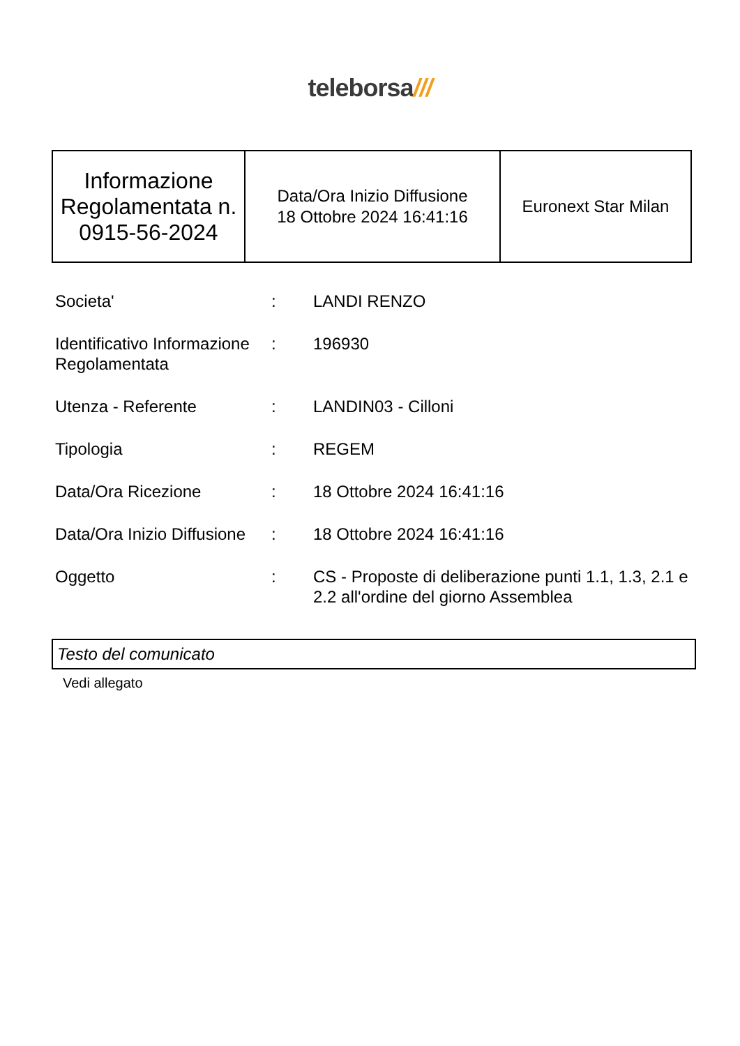teleborsa///
| Informazione Regolamentata n. 0915-56-2024 | Data/Ora Inizio Diffusione 18 Ottobre 2024 16:41:16 | Euronext Star Milan |
| Societa' | : | LANDI RENZO |
| Identificativo Informazione Regolamentata | : | 196930 |
| Utenza - Referente | : | LANDIN03 - Cilloni |
| Tipologia | : | REGEM |
| Data/Ora Ricezione | : | 18 Ottobre 2024 16:41:16 |
| Data/Ora Inizio Diffusione | : | 18 Ottobre 2024 16:41:16 |
| Oggetto | : | CS - Proposte di deliberazione punti 1.1, 1.3, 2.1 e 2.2 all'ordine del giorno Assemblea |
Testo del comunicato
Vedi allegato